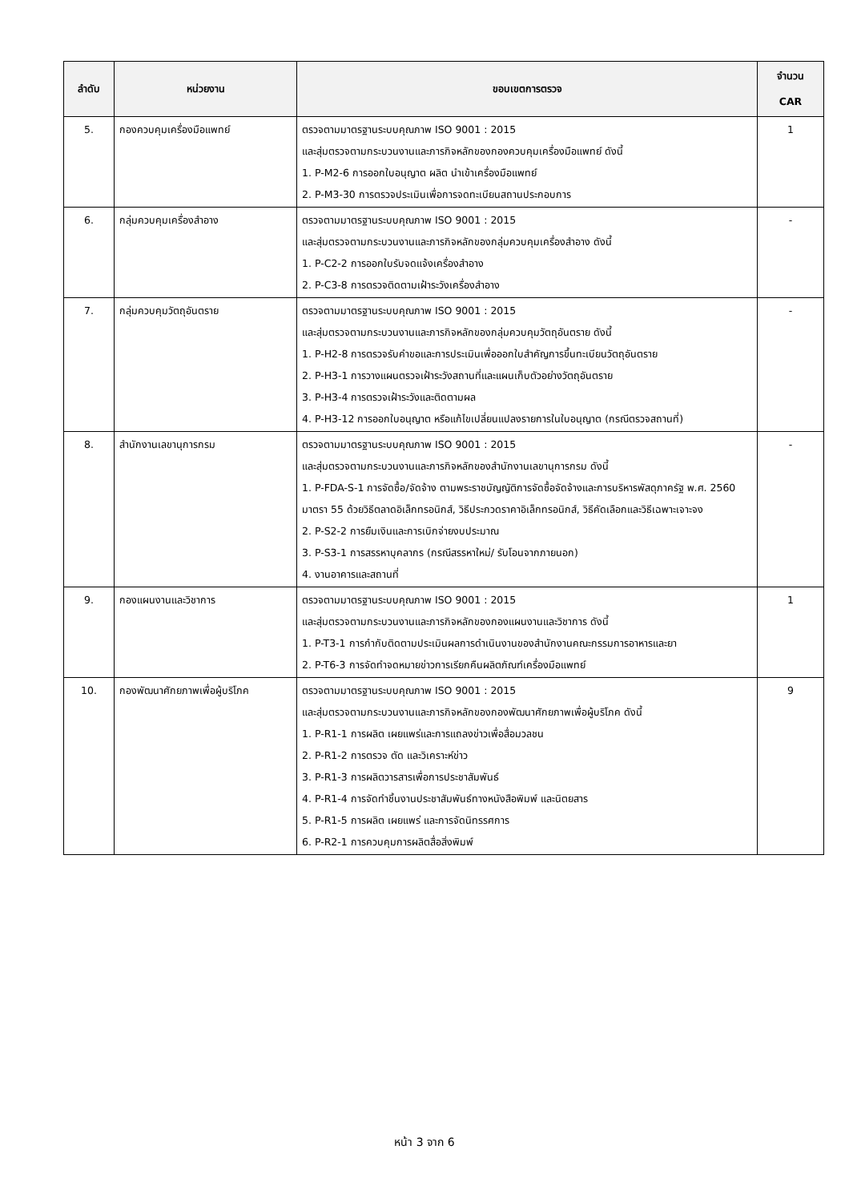| ลำดับ | หน่วยงาน | ขอบเขตการตรวจ | จำนวน CAR |
| --- | --- | --- | --- |
| 5. | กองควบคุมเครื่องมือแพทย์ | ตรวจตามมาตรฐานระบบคุณภาพ ISO 9001 : 2015 และสุ่มตรวจตามกระบวนงานและภารกิจหลักของกองควบคุมเครื่องมือแพทย์ ดังนี้ 1. P-M2-6 การออกใบอนุญาต ผลิต นำเข้าเครื่องมือแพทย์ 2. P-M3-30 การตรวจประเมินเพื่อการจดทะเบียนสถานประกอบการ | 1 |
| 6. | กลุ่มควบคุมเครื่องสำอาง | ตรวจตามมาตรฐานระบบคุณภาพ ISO 9001 : 2015 และสุ่มตรวจตามกระบวนงานและภารกิจหลักของกลุ่มควบคุมเครื่องสำอาง ดังนี้ 1. P-C2-2 การออกใบรับจดแจ้งเครื่องสำอาง 2. P-C3-8 การตรวจติดตามเฝ้าระวังเครื่องสำอาง | - |
| 7. | กลุ่มควบคุมวัตถุอันตราย | ตรวจตามมาตรฐานระบบคุณภาพ ISO 9001 : 2015 และสุ่มตรวจตามกระบวนงานและภารกิจหลักของกลุ่มควบคุมวัตถุอันตราย ดังนี้ 1. P-H2-8 การตรวจรับคำขอและการประเมินเพื่อออกใบสำคัญการขึ้นทะเบียนวัตถุอันตราย 2. P-H3-1 การวางแผนตรวจเฝ้าระวังสถานที่และแผนเก็บตัวอย่างวัตถุอันตราย 3. P-H3-4 การตรวจเฝ้าระวังและติดตามผล 4. P-H3-12 การออกใบอนุญาต หรือแก้ไขเปลี่ยนแปลงรายการในใบอนุญาต (กรณีตรวจสถานที่) | - |
| 8. | สำนักงานเลขานุการกรม | ตรวจตามมาตรฐานระบบคุณภาพ ISO 9001 : 2015 และสุ่มตรวจตามกระบวนงานและภารกิจหลักของสำนักงานเลขานุการกรม ดังนี้ 1. P-FDA-S-1 การจัดซื้อ/จัดจ้าง ตามพระราชบัญญัติการจัดซื้อจัดจ้างและการบริหารพัสดุภาครัฐ พ.ศ. 2560 มาตรา 55 ด้วยวิธีตลาดอิเล็กทรอนิกส์, วิธีประกวดราคาอิเล็กทรอนิกส์, วิธีคัดเลือกและวิธีเฉพาะเจาะจง 2. P-S2-2 การยืมเงินและการเบิกจ่ายงบประมาณ 3. P-S3-1 การสรรหาบุคลากร (กรณีสรรหาใหม่/ รับโอนจากภายนอก) 4. งานอาคารและสถานที่ | - |
| 9. | กองแผนงานและวิชาการ | ตรวจตามมาตรฐานระบบคุณภาพ ISO 9001 : 2015 และสุ่มตรวจตามกระบวนงานและภารกิจหลักของกองแผนงานและวิชาการ ดังนี้ 1. P-T3-1 การกำกับติดตามประเมินผลการดำเนินงานของสำนักงานคณะกรรมการอาหารและยา 2. P-T6-3 การจัดทำจดหมายข่าวการเรียกคืนผลิตภัณฑ์เครื่องมือแพทย์ | 1 |
| 10. | กองพัฒนาศักยภาพเพื่อผู้บริโภค | ตรวจตามมาตรฐานระบบคุณภาพ ISO 9001 : 2015 และสุ่มตรวจตามกระบวนงานและภารกิจหลักของกองพัฒนาศักยภาพเพื่อผู้บริโภค ดังนี้ 1. P-R1-1 การผลิต เผยแพร่และการแถลงข่าวเพื่อสื่อมวลชน 2. P-R1-2 การตรวจ ตัด และวิเคราะห์ข่าว 3. P-R1-3 การผลิตวารสารเพื่อการประชาสัมพันธ์ 4. P-R1-4 การจัดทำชิ้นงานประชาสัมพันธ์ทางหนังสือพิมพ์ และนิตยสาร 5. P-R1-5 การผลิต เผยแพร่ และการจัดนิทรรศการ 6. P-R2-1 การควบคุมการผลิตสื่อสิ่งพิมพ์ | 9 |
หน้า 3 จาก 6